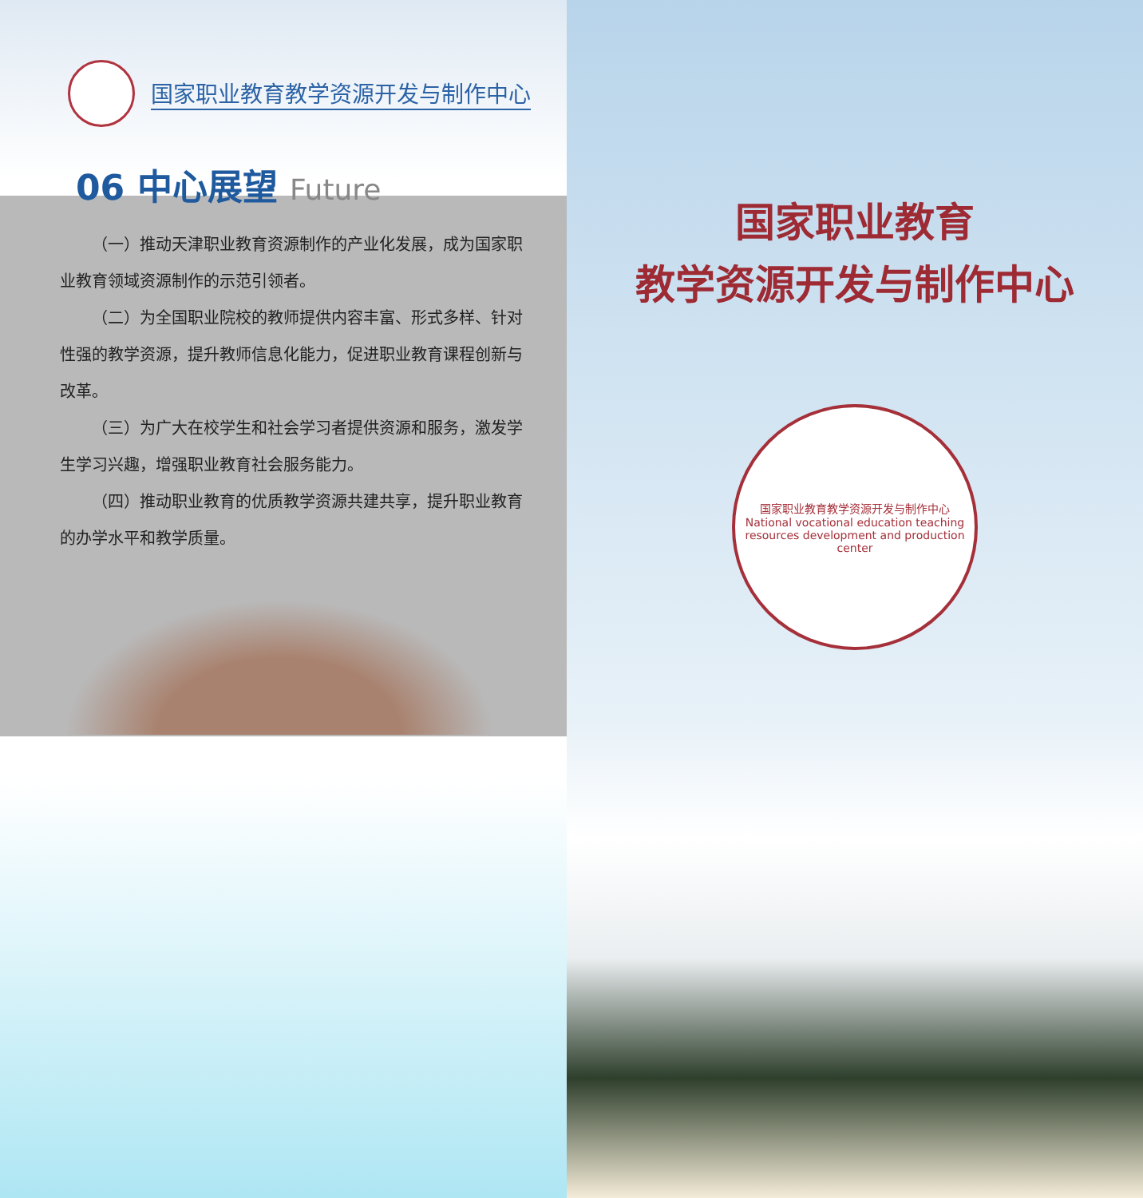国家职业教育教学资源开发与制作中心
06 中心展望 Future
（一）推动天津职业教育资源制作的产业化发展，成为国家职业教育领域资源制作的示范引领者。
（二）为全国职业院校的教师提供内容丰富、形式多样、针对性强的教学资源，提升教师信息化能力，促进职业教育课程创新与改革。
（三）为广大在校学生和社会学习者提供资源和服务，激发学生学习兴趣，增强职业教育社会服务能力。
（四）推动职业教育的优质教学资源共建共享，提升职业教育的办学水平和教学质量。
国家职业教育
教学资源开发与制作中心
国家职业教育教学资源开发与制作中心
National vocational education teaching resources development and production center